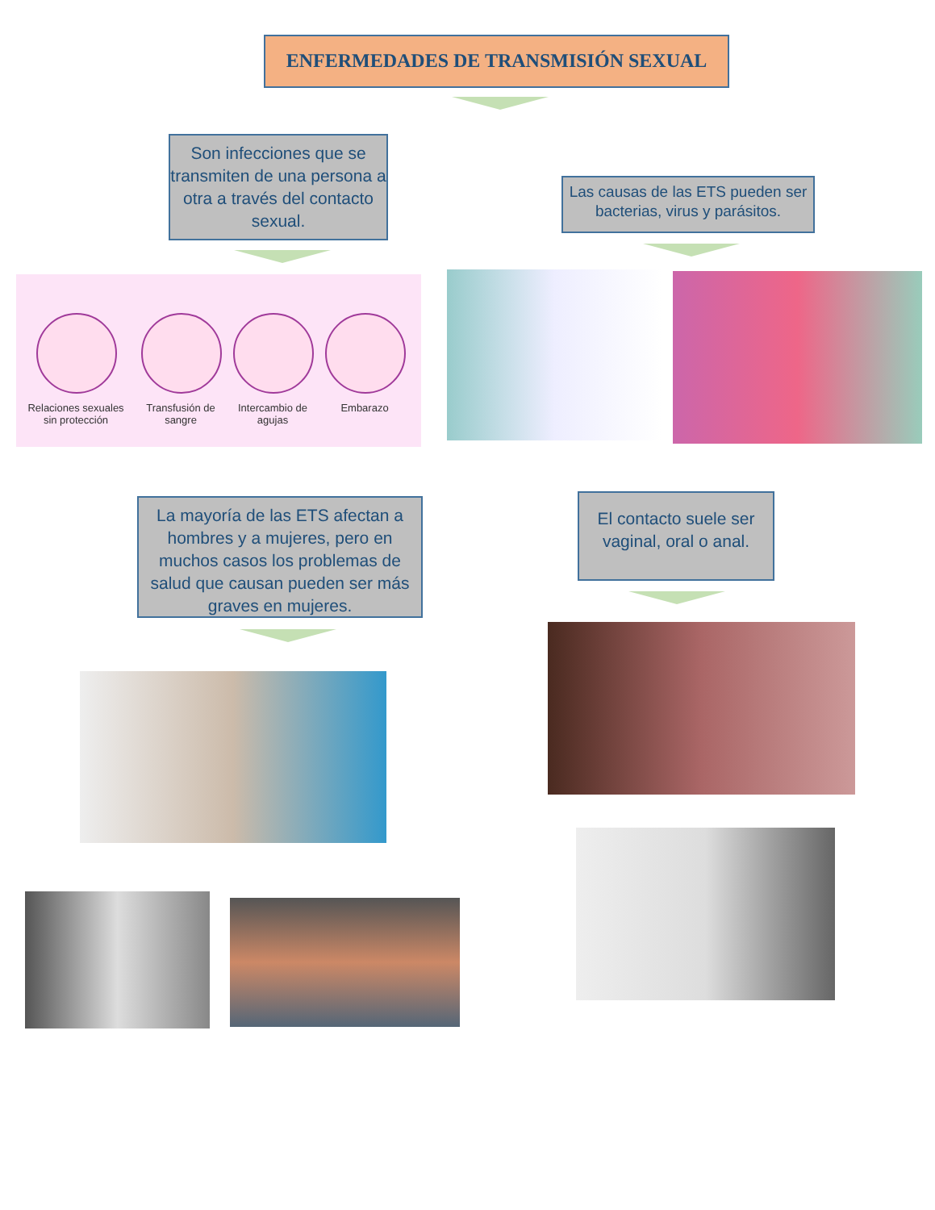ENFERMEDADES DE TRANSMISIÓN SEXUAL
Son infecciones que se transmiten de una persona a otra a través del contacto sexual.
Las causas de las ETS pueden ser bacterias, virus y parásitos.
Relaciones sexuales sin protección
Transfusión de sangre
Intercambio de agujas
Embarazo
La mayoría de las ETS afectan a hombres y a mujeres, pero en muchos casos los problemas de salud que causan pueden ser más graves en mujeres.
El contacto suele ser vaginal, oral o anal.